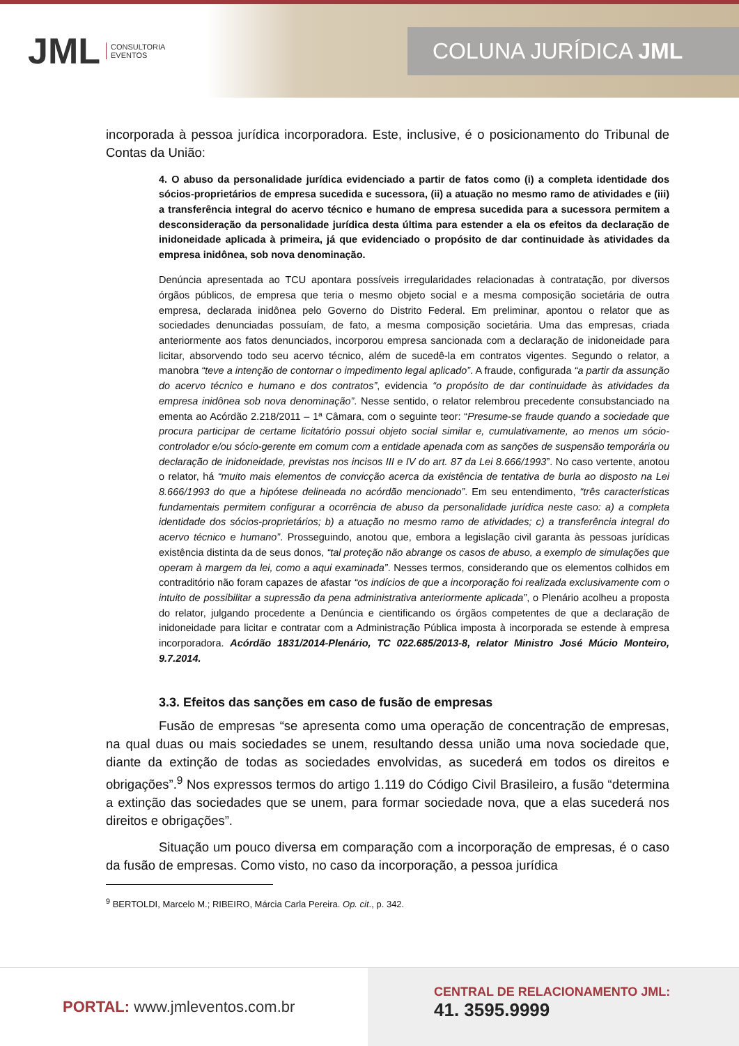JML CONSULTORIA
EVENTOS
COLUNA JURÍDICA JML
incorporada à pessoa jurídica incorporadora. Este, inclusive, é o posicionamento do Tribunal de Contas da União:
4. O abuso da personalidade jurídica evidenciado a partir de fatos como (i) a completa identidade dos sócios-proprietários de empresa sucedida e sucessora, (ii) a atuação no mesmo ramo de atividades e (iii) a transferência integral do acervo técnico e humano de empresa sucedida para a sucessora permitem a desconsideração da personalidade jurídica desta última para estender a ela os efeitos da declaração de inidoneidade aplicada à primeira, já que evidenciado o propósito de dar continuidade às atividades da empresa inidônea, sob nova denominação.
Denúncia apresentada ao TCU apontara possíveis irregularidades relacionadas à contratação, por diversos órgãos públicos, de empresa que teria o mesmo objeto social e a mesma composição societária de outra empresa, declarada inidônea pelo Governo do Distrito Federal. Em preliminar, apontou o relator que as sociedades denunciadas possuíam, de fato, a mesma composição societária. Uma das empresas, criada anteriormente aos fatos denunciados, incorporou empresa sancionada com a declaração de inidoneidade para licitar, absorvendo todo seu acervo técnico, além de sucedê-la em contratos vigentes. Segundo o relator, a manobra “teve a intenção de contornar o impedimento legal aplicado”. A fraude, configurada “a partir da assunção do acervo técnico e humano e dos contratos”, evidencia “o propósito de dar continuidade às atividades da empresa inidônea sob nova denominação”. Nesse sentido, o relator relembrou precedente consubstanciado na ementa ao Acórdão 2.218/2011 – 1ª Câmara, com o seguinte teor: “Presume-se fraude quando a sociedade que procura participar de certame licitatório possui objeto social similar e, cumulativamente, ao menos um sócio-controlador e/ou sócio-gerente em comum com a entidade apenada com as sanções de suspensão temporária ou declaração de inidoneidade, previstas nos incisos III e IV do art. 87 da Lei 8.666/1993”. No caso vertente, anotou o relator, há “muito mais elementos de convicção acerca da existência de tentativa de burla ao disposto na Lei 8.666/1993 do que a hipótese delineada no acórdão mencionado”. Em seu entendimento, “três características fundamentais permitem configurar a ocorrência de abuso da personalidade jurídica neste caso: a) a completa identidade dos sócios-proprietários; b) a atuação no mesmo ramo de atividades; c) a transferência integral do acervo técnico e humano”. Prosseguindo, anotou que, embora a legislação civil garanta às pessoas jurídicas existência distinta da de seus donos, “tal proteção não abrange os casos de abuso, a exemplo de simulações que operam à margem da lei, como a aqui examinada”. Nesses termos, considerando que os elementos colhidos em contraditório não foram capazes de afastar “os indícios de que a incorporação foi realizada exclusivamente com o intuito de possibilitar a supressão da pena administrativa anteriormente aplicada”, o Plenário acolheu a proposta do relator, julgando procedente a Denúncia e cientificando os órgãos competentes de que a declaração de inidoneidade para licitar e contratar com a Administração Pública imposta à incorporada se estende à empresa incorporadora. Acórdão 1831/2014-Plenário, TC 022.685/2013-8, relator Ministro José Múcio Monteiro, 9.7.2014.
3.3. Efeitos das sanções em caso de fusão de empresas
Fusão de empresas “se apresenta como uma operação de concentração de empresas, na qual duas ou mais sociedades se unem, resultando dessa união uma nova sociedade que, diante da extinção de todas as sociedades envolvidas, as sucederá em todos os direitos e obrigações”.<sup>9</sup> Nos expressos termos do artigo 1.119 do Código Civil Brasileiro, a fusão “determina a extinção das sociedades que se unem, para formar sociedade nova, que a elas sucederá nos direitos e obrigações”.
Situação um pouco diversa em comparação com a incorporação de empresas, é o caso da fusão de empresas. Como visto, no caso da incorporação, a pessoa jurídica
<sup>9</sup> BERTOLDI, Marcelo M.; RIBEIRO, Márcia Carla Pereira. Op. cit., p. 342.
PORTAL: www.jmleventos.com.br
CENTRAL DE RELACIONAMENTO JML:
41. 3595.9999